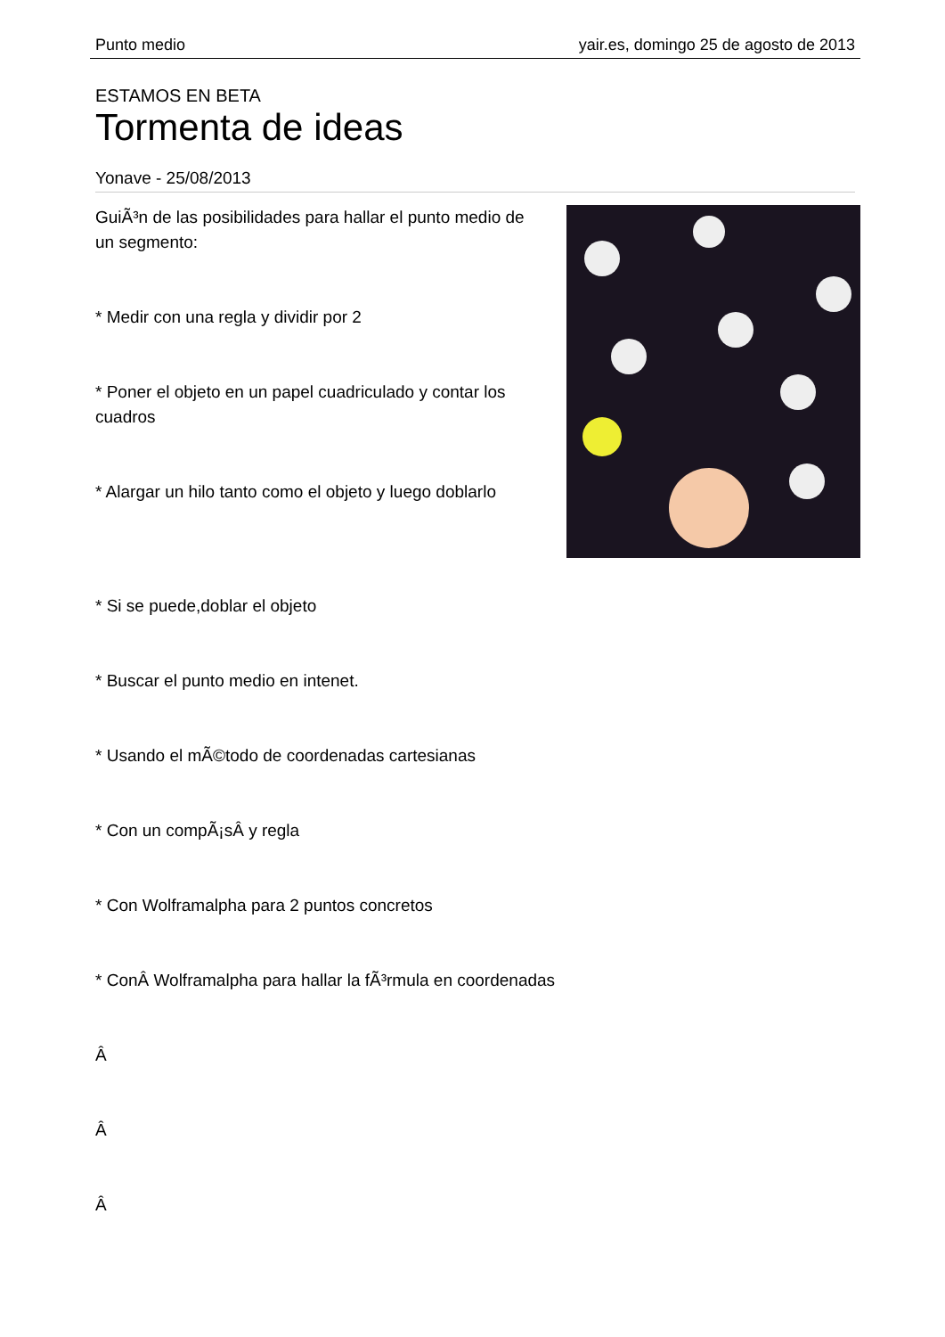Punto medio yair.es, domingo 25 de agosto de 2013
ESTAMOS EN BETA
Tormenta de ideas
Yonave - 25/08/2013
GuiÃ³n de las posibilidades para hallar el punto medio de un segmento:
* Medir con una regla y dividir por 2
* Poner el objeto en un papel cuadriculado y contar los cuadros
* Alargar un hilo tanto como el objeto y luego doblarlo
* Si se puede,doblar el objeto
* Buscar el punto medio en intenet.
* Usando el mÃ©todo de coordenadas cartesianas
* Con un compÃ¡sÂ y regla
* Con Wolframalpha para 2 puntos concretos
* ConÂ Wolframalpha para hallar la fÃ³rmula en coordenadas
Â
Â
Â